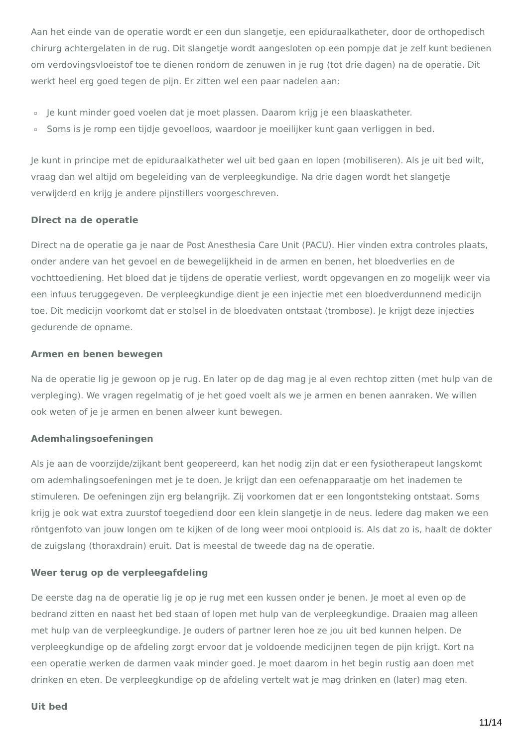Aan het einde van de operatie wordt er een dun slangetje, een epiduraalkatheter, door de orthopedisch chirurg achtergelaten in de rug. Dit slangetje wordt aangesloten op een pompje dat je zelf kunt bedienen om verdovingsvloeistof toe te dienen rondom de zenuwen in je rug (tot drie dagen) na de operatie. Dit werkt heel erg goed tegen de pijn. Er zitten wel een paar nadelen aan:
▫ Je kunt minder goed voelen dat je moet plassen. Daarom krijg je een blaaskatheter.
▫ Soms is je romp een tijdje gevoelloos, waardoor je moeilijker kunt gaan verliggen in bed.
Je kunt in principe met de epiduraalkatheter wel uit bed gaan en lopen (mobiliseren). Als je uit bed wilt, vraag dan wel altijd om begeleiding van de verpleegkundige. Na drie dagen wordt het slangetje verwijderd en krijg je andere pijnstillers voorgeschreven.
Direct na de operatie
Direct na de operatie ga je naar de Post Anesthesia Care Unit (PACU). Hier vinden extra controles plaats, onder andere van het gevoel en de bewegelijkheid in de armen en benen, het bloedverlies en de vochttoediening. Het bloed dat je tijdens de operatie verliest, wordt opgevangen en zo mogelijk weer via een infuus teruggegeven. De verpleegkundige dient je een injectie met een bloedverdunnend medicijn toe. Dit medicijn voorkomt dat er stolsel in de bloedvaten ontstaat (trombose). Je krijgt deze injecties gedurende de opname.
Armen en benen bewegen
Na de operatie lig je gewoon op je rug. En later op de dag mag je al even rechtop zitten (met hulp van de verpleging). We vragen regelmatig of je het goed voelt als we je armen en benen aanraken. We willen ook weten of je je armen en benen alweer kunt bewegen.
Ademhalingsoefeningen
Als je aan de voorzijde/zijkant bent geopereerd, kan het nodig zijn dat er een fysiotherapeut langskomt om ademhalingsoefeningen met je te doen. Je krijgt dan een oefenapparaatje om het inademen te stimuleren. De oefeningen zijn erg belangrijk. Zij voorkomen dat er een longontsteking ontstaat. Soms krijg je ook wat extra zuurstof toegediend door een klein slangetje in de neus. Iedere dag maken we een röntgenfoto van jouw longen om te kijken of de long weer mooi ontplooid is. Als dat zo is, haalt de dokter de zuigslang (thoraxdrain) eruit. Dat is meestal de tweede dag na de operatie.
Weer terug op de verpleegafdeling
De eerste dag na de operatie lig je op je rug met een kussen onder je benen. Je moet al even op de bedrand zitten en naast het bed staan of lopen met hulp van de verpleegkundige. Draaien mag alleen met hulp van de verpleegkundige. Je ouders of partner leren hoe ze jou uit bed kunnen helpen. De verpleegkundige op de afdeling zorgt ervoor dat je voldoende medicijnen tegen de pijn krijgt. Kort na een operatie werken de darmen vaak minder goed. Je moet daarom in het begin rustig aan doen met drinken en eten. De verpleegkundige op de afdeling vertelt wat je mag drinken en (later) mag eten.
Uit bed
11/14